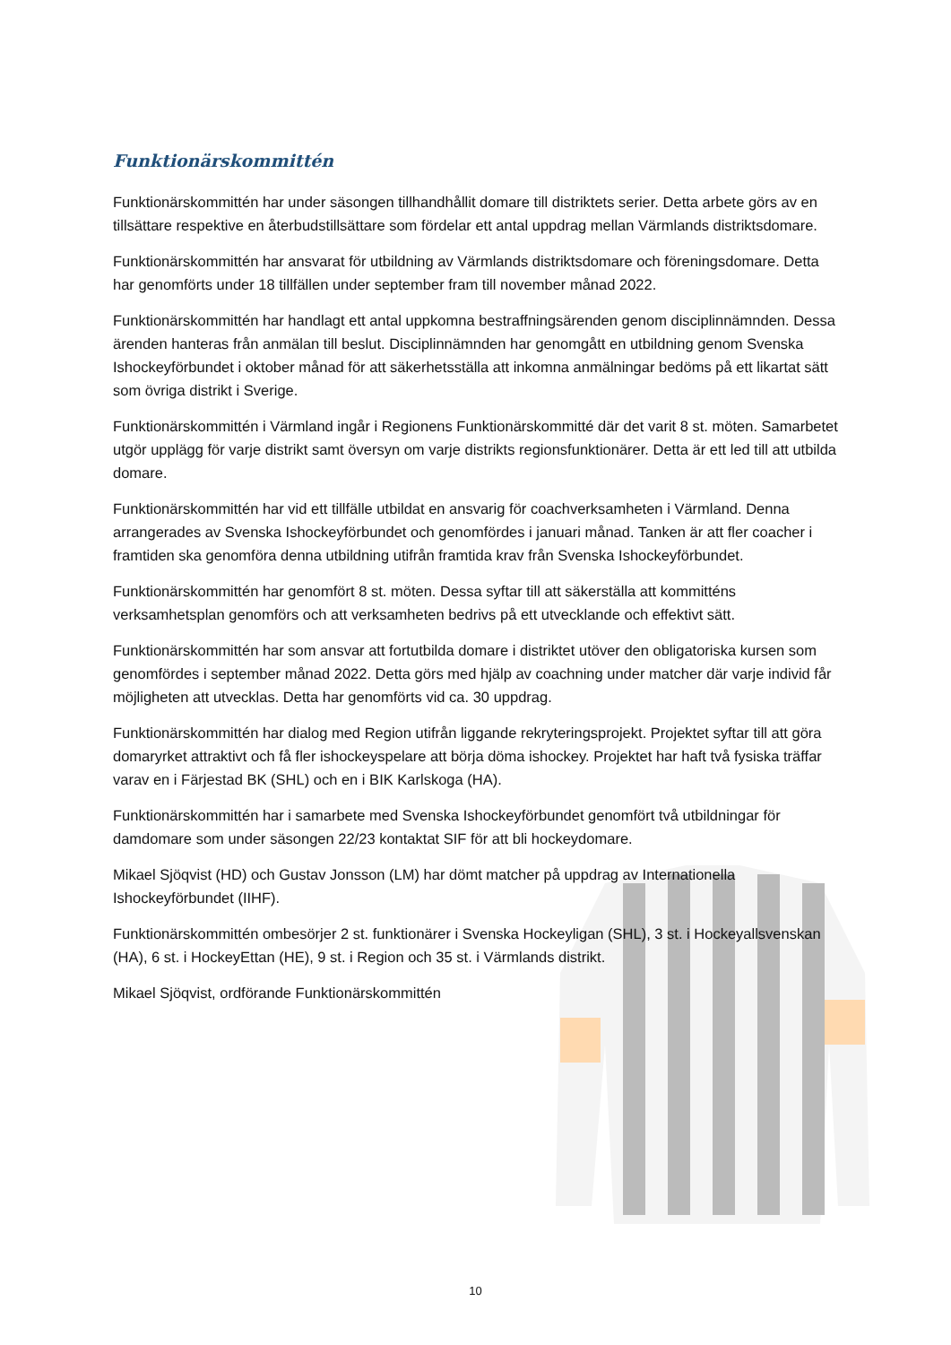Funktionärskommittén
Funktionärskommittén har under säsongen tillhandhållit domare till distriktets serier. Detta arbete görs av en tillsättare respektive en återbudstillsättare som fördelar ett antal uppdrag mellan Värmlands distriktsdomare.
Funktionärskommittén har ansvarat för utbildning av Värmlands distriktsdomare och föreningsdomare. Detta har genomförts under 18 tillfällen under september fram till november månad 2022.
Funktionärskommittén har handlagt ett antal uppkomna bestraffningsärenden genom disciplinnämnden. Dessa ärenden hanteras från anmälan till beslut. Disciplinnämnden har genomgått en utbildning genom Svenska Ishockeyförbundet i oktober månad för att säkerhetsställa att inkomna anmälningar bedöms på ett likartat sätt som övriga distrikt i Sverige.
Funktionärskommittén i Värmland ingår i Regionens Funktionärskommitté där det varit 8 st. möten. Samarbetet utgör upplägg för varje distrikt samt översyn om varje distrikts regionsfunktionärer. Detta är ett led till att utbilda domare.
Funktionärskommittén har vid ett tillfälle utbildat en ansvarig för coachverksamheten i Värmland. Denna arrangerades av Svenska Ishockeyförbundet och genomfördes i januari månad. Tanken är att fler coacher i framtiden ska genomföra denna utbildning utifrån framtida krav från Svenska Ishockeyförbundet.
Funktionärskommittén har genomfört 8 st. möten. Dessa syftar till att säkerställa att kommitténs verksamhetsplan genomförs och att verksamheten bedrivs på ett utvecklande och effektivt sätt.
Funktionärskommittén har som ansvar att fortutbilda domare i distriktet utöver den obligatoriska kursen som genomfördes i september månad 2022. Detta görs med hjälp av coachning under matcher där varje individ får möjligheten att utvecklas. Detta har genomförts vid ca. 30 uppdrag.
Funktionärskommittén har dialog med Region utifrån liggande rekryteringsprojekt. Projektet syftar till att göra domaryrket attraktivt och få fler ishockeyspelare att börja döma ishockey. Projektet har haft två fysiska träffar varav en i Färjestad BK (SHL) och en i BIK Karlskoga (HA).
Funktionärskommittén har i samarbete med Svenska Ishockeyförbundet genomfört två utbildningar för damdomare som under säsongen 22/23 kontaktat SIF för att bli hockeydomare.
Mikael Sjöqvist (HD) och Gustav Jonsson (LM) har dömt matcher på uppdrag av Internationella Ishockeyförbundet (IIHF).
Funktionärskommittén ombesörjer 2 st. funktionärer i Svenska Hockeyligan (SHL), 3 st. i Hockeyallsvenskan (HA), 6 st. i HockeyEttan (HE), 9 st. i Region och 35 st. i Värmlands distrikt.
Mikael Sjöqvist, ordförande Funktionärskommittén
10